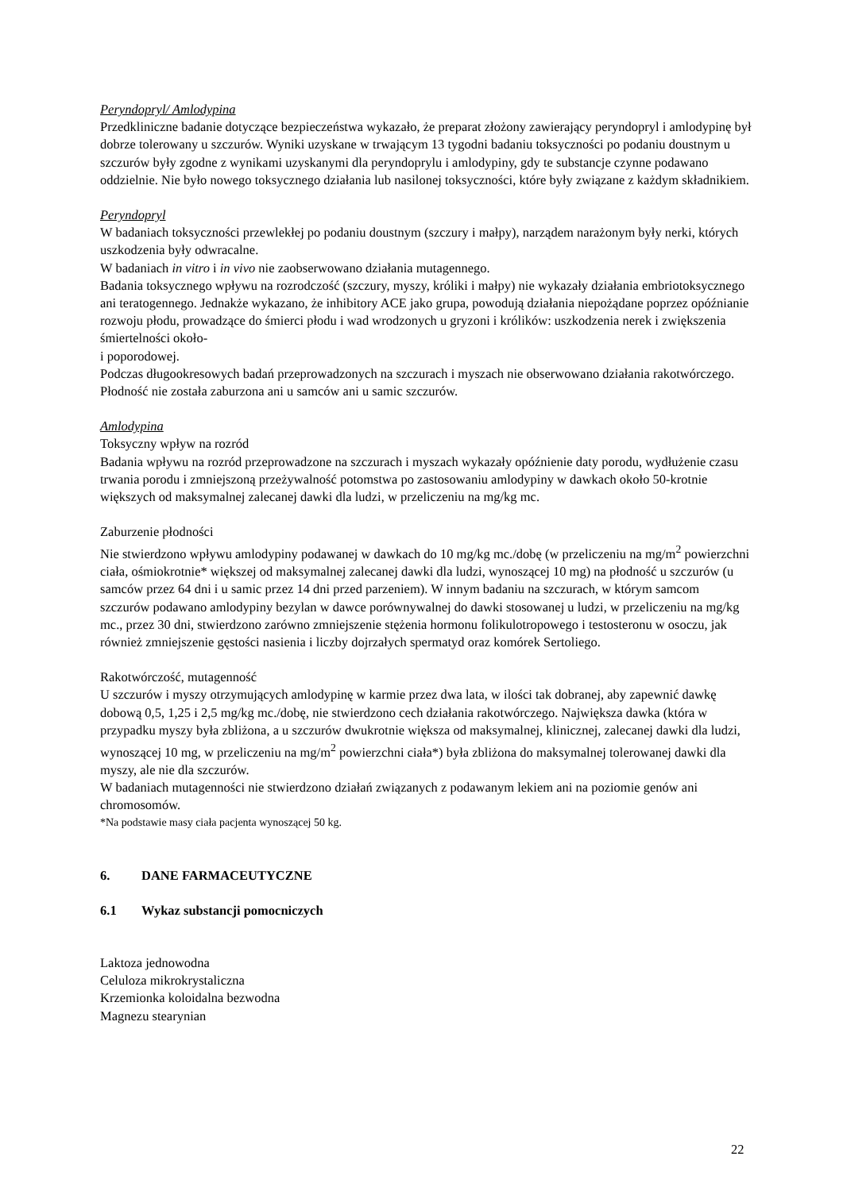Peryndopryl/ Amlodypina
Przedkliniczne badanie dotyczące bezpieczeństwa wykazało, że preparat złożony zawierający peryndopryl i amlodypinę był dobrze tolerowany u szczurów. Wyniki uzyskane w trwającym 13 tygodni badaniu toksyczności po podaniu doustnym u szczurów były zgodne z wynikami uzyskanymi dla peryndoprylu i amlodypiny, gdy te substancje czynne podawano oddzielnie. Nie było nowego toksycznego działania lub nasilonej toksyczności, które były związane z każdym składnikiem.
Peryndopryl
W badaniach toksyczności przewlekłej po podaniu doustnym (szczury i małpy), narządem narażonym były nerki, których uszkodzenia były odwracalne.
W badaniach in vitro i in vivo nie zaobserwowano działania mutagennego.
Badania toksycznego wpływu na rozrodczość (szczury, myszy, króliki i małpy) nie wykazały działania embriotoksycznego ani teratogennego. Jednakże wykazano, że inhibitory ACE jako grupa, powodują działania niepożądane poprzez opóźnianie rozwoju płodu, prowadzące do śmierci płodu i wad wrodzonych u gryzoni i królików: uszkodzenia nerek i zwiększenia śmiertelności około-
i poporodowej.
Podczas długookresowych badań przeprowadzonych na szczurach i myszach nie obserwowano działania rakotwórczego. Płodność nie została zaburzona ani u samców ani u samic szczurów.
Amlodypina
Toksyczny wpływ na rozród
Badania wpływu na rozród przeprowadzone na szczurach i myszach wykazały opóźnienie daty porodu, wydłużenie czasu trwania porodu i zmniejszoną przeżywalność potomstwa po zastosowaniu amlodypiny w dawkach około 50-krotnie większych od maksymalnej zalecanej dawki dla ludzi, w przeliczeniu na mg/kg mc.
Zaburzenie płodności
Nie stwierdzono wpływu amlodypiny podawanej w dawkach do 10 mg/kg mc./dobę (w przeliczeniu na mg/m<sup>2</sup> powierzchni ciała, ośmiokrotnie* większej od maksymalnej zalecanej dawki dla ludzi, wynoszącej 10 mg) na płodność u szczurów (u samców przez 64 dni i u samic przez 14 dni przed parzeniem). W innym badaniu na szczurach, w którym samcom szczurów podawano amlodypiny bezylan w dawce porównywalnej do dawki stosowanej u ludzi, w przeliczeniu na mg/kg mc., przez 30 dni, stwierdzono zarówno zmniejszenie stężenia hormonu folikulotropowego i testosteronu w osoczu, jak również zmniejszenie gęstości nasienia i liczby dojrzałych spermatyd oraz komórek Sertoliego.
Rakotwórczość, mutagenność
U szczurów i myszy otrzymujących amlodypinę w karmie przez dwa lata, w ilości tak dobranej, aby zapewnić dawkę dobową 0,5, 1,25 i 2,5 mg/kg mc./dobę, nie stwierdzono cech działania rakotwórczego. Największa dawka (która w przypadku myszy była zbliżona, a u szczurów dwukrotnie większa od maksymalnej, klinicznej, zalecanej dawki dla ludzi, wynoszącej 10 mg, w przeliczeniu na mg/m<sup>2</sup> powierzchni ciała*) była zbliżona do maksymalnej tolerowanej dawki dla myszy, ale nie dla szczurów.
W badaniach mutagenności nie stwierdzono działań związanych z podawanym lekiem ani na poziomie genów ani chromosomów.
*Na podstawie masy ciała pacjenta wynoszącej 50 kg.
6. DANE FARMACEUTYCZNE
6.1 Wykaz substancji pomocniczych
Laktoza jednowodna
Celuloza mikrokrystaliczna
Krzemionka koloidalna bezwodna
Magnezu stearynian
22